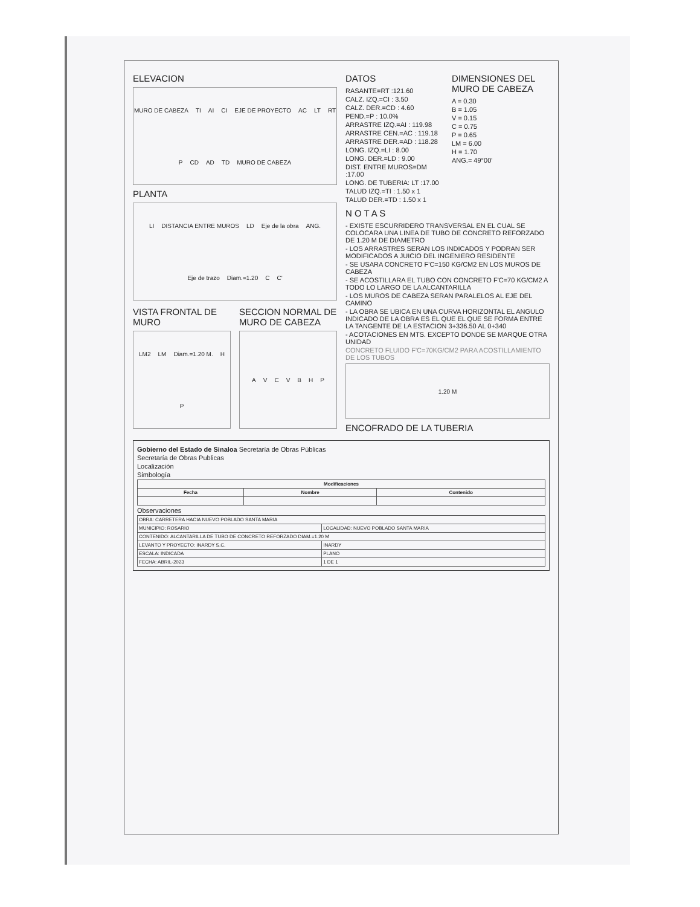ELEVACION
MURO DE CABEZA TI AI CI EJE DE PROYECTO AC LT RT P CD AD TD MURO DE CABEZA
PLANTA
LI DISTANCIA ENTRE MUROS LD Eje de la obra ANG. Eje de trazo Diam.=1.20 C C'
VISTA FRONTAL DE MURO
LM2 LM Diam.=1.20 M. HP
SECCION NORMAL DE MURO DE CABEZA
AVCVBHP
DATOS
RASANTE=RT :121.60
CALZ. IZQ.=CI : 3.50
CALZ. DER.=CD : 4.60
PEND.=P : 10.0%
ARRASTRE IZQ.=AI : 119.98
ARRASTRE CEN.=AC : 119.18
ARRASTRE DER.=AD : 118.28
LONG. IZQ.=LI : 8.00
LONG. DER.=LD : 9.00
DIST. ENTRE MUROS=DM :17.00
LONG. DE TUBERIA: LT :17.00
TALUD IZQ.=TI : 1.50 x 1
TALUD DER.=TD : 1.50 x 1
DIMENSIONES DEL MURO DE CABEZA
A = 0.30
B = 1.05
V = 0.15
C = 0.75
P = 0.65
LM = 6.00
H = 1.70
ANG.= 49°00'
N O T A S
- EXISTE ESCURRIDERO TRANSVERSAL EN EL CUAL SE COLOCARA UNA LINEA DE TUBO DE CONCRETO REFORZADO DE 1.20 M DE DIAMETRO
- LOS ARRASTRES SERAN LOS INDICADOS Y PODRAN SER MODIFICADOS A JUICIO DEL INGENIERO RESIDENTE
- SE USARA CONCRETO F'C=150 KG/CM2 EN LOS MUROS DE CABEZA
- SE ACOSTILLARA EL TUBO CON CONCRETO F'C=70 KG/CM2 A TODO LO LARGO DE LA ALCANTARILLA
- LOS MUROS DE CABEZA SERAN PARALELOS AL EJE DEL CAMINO
- LA OBRA SE UBICA EN UNA CURVA HORIZONTAL EL ANGULO INDICADO DE LA OBRA ES EL QUE EL QUE SE FORMA ENTRE LA TANGENTE DE LA ESTACION 3+336.50 AL 0+340
- ACOTACIONES EN MTS. EXCEPTO DONDE SE MARQUE OTRA UNIDAD
CONCRETO FLUIDO F'C=70KG/CM2 PARA ACOSTILLAMIENTO DE LOS TUBOS
1.20 M
ENCOFRADO DE LA TUBERIA
Gobierno del Estado de Sinaloa Secretaría de Obras Públicas
Secretaría de Obras Publicas
Localización
Simbología
| Modificaciones | | |
| --- | --- | --- |
| Fecha | Nombre | Contenido |
Observaciones
| OBRA: CARRETERA HACIA NUEVO POBLADO SANTA MARIA | |
| MUNICIPIO: ROSARIO | LOCALIDAD: NUEVO POBLADO SANTA MARIA |
| CONTENIDO: ALCANTARILLA DE TUBO DE CONCRETO REFORZADO DIAM.=1.20 M | |
| LEVANTO Y PROYECTO: INARDY S.C. | INARDY |
| ESCALA: INDICADA | PLANO |
| FECHA: ABRIL-2023 | 1 DE 1 |